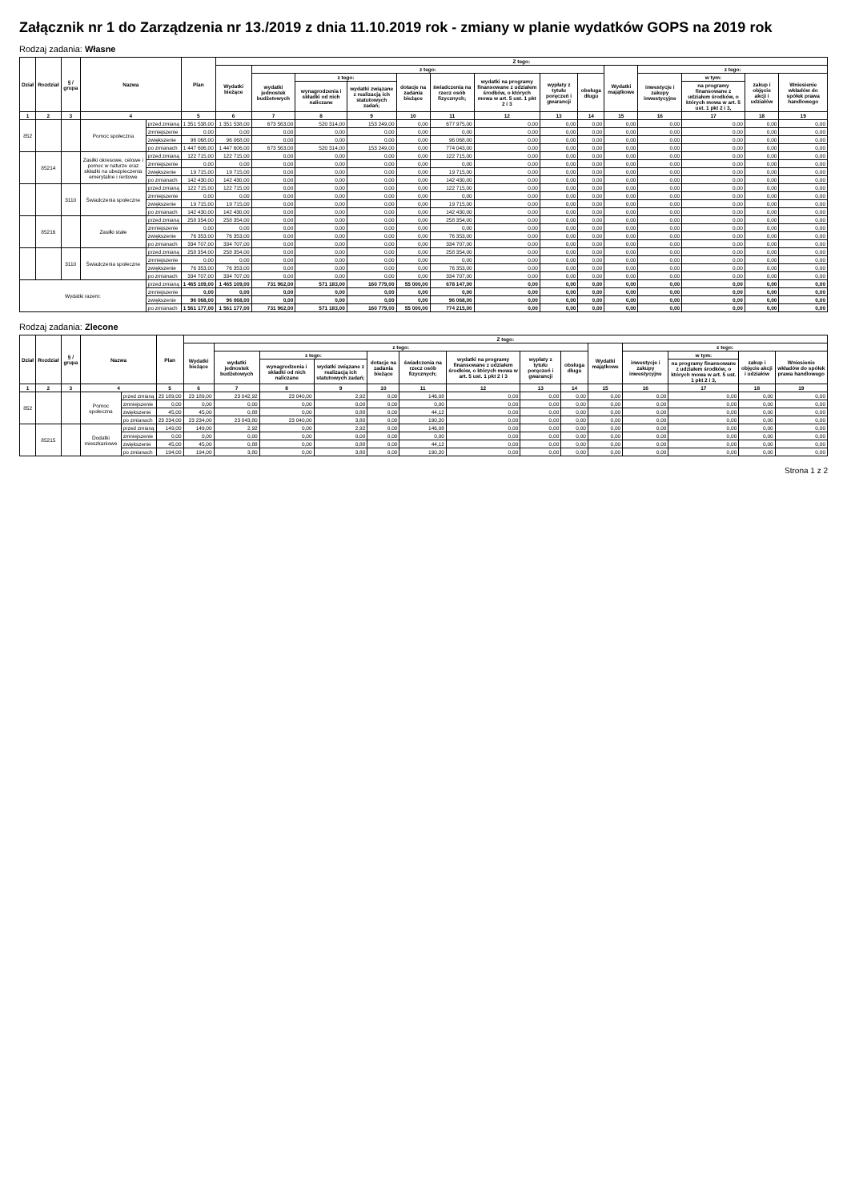Załącznik nr 1 do Zarządzenia nr 13./2019 z dnia 11.10.2019 rok - zmiany w planie wydatków GOPS na 2019 rok
Rodzaj zadania: Własne
| Dział | Rozdział | § / grupa | Nazwa | | Plan | Z tego: | | | | | | | | | | | | | |
| --- | --- | --- | --- | --- | --- | --- | --- | --- | --- | --- | --- | --- | --- | --- | --- | --- | --- | --- | --- |
| | | | | | | Wydatki bieżące | z tego: | | | | | | | | Wydatki majątkowe | z tego: | | | |
| | | | | | | | wydatki jednostek budżetowych | z tego: | | dotacje na zadania bieżące | świadczenia na rzecz osób fizycznych; | wydatki na programy finansowane z udziałem środków, o których mowa w art. 5 ust. 1 pkt 2 i 3 | wypłaty z tytułu poręczeń i gwarancji | obsługa długu | | inwestycje i zakupy inwestycyjne | w tym: | zakup i objęcie akcji i udziałów | Wniesienie wkładów do spółek prawa handlowego |
| | | | | | | | | wynagrodzenia i składki od nich naliczane | wydatki związane z realizacją ich statutowych zadań; | | | | | | | | na programy finansowane z udziałem środków, o których mowa w art. 5 ust. 1 pkt 2 i 3, | | |
| 1 | 2 | 3 | 4 | | 5 | 6 | 7 | 8 | 9 | 10 | 11 | 12 | 13 | 14 | 15 | 16 | 17 | 18 | 19 |
| 852 | | | Pomoc społeczna | przed zmianą | 1 351 538,00 | 1 351 538,00 | 673 563,00 | 520 314,00 | 153 249,00 | 0,00 | 677 975,00 | 0,00 | 0,00 | 0,00 | 0,00 | 0,00 | 0,00 | 0,00 | 0,00 |
| | | | | zmniejszenie | 0,00 | 0,00 | 0,00 | 0,00 | 0,00 | 0,00 | 0,00 | 0,00 | 0,00 | 0,00 | 0,00 | 0,00 | 0,00 | 0,00 | 0,00 |
| | | | | zwiększenie | 96 068,00 | 96 068,00 | 0,00 | 0,00 | 0,00 | 0,00 | 96 068,00 | 0,00 | 0,00 | 0,00 | 0,00 | 0,00 | 0,00 | 0,00 | 0,00 |
| | | | | po zmianach | 1 447 606,00 | 1 447 606,00 | 673 563,00 | 520 314,00 | 153 249,00 | 0,00 | 774 043,00 | 0,00 | 0,00 | 0,00 | 0,00 | 0,00 | 0,00 | 0,00 | 0,00 |
| | 85214 | | Zasiłki okresowe, celowe i pomoc w naturze oraz składki na ubezpieczenia emerytalne i rentowe | przed zmianą | 122 715,00 | 122 715,00 | 0,00 | 0,00 | 0,00 | 0,00 | 122 715,00 | 0,00 | 0,00 | 0,00 | 0,00 | 0,00 | 0,00 | 0,00 | 0,00 |
| | | | | zmniejszenie | 0,00 | 0,00 | 0,00 | 0,00 | 0,00 | 0,00 | 0,00 | 0,00 | 0,00 | 0,00 | 0,00 | 0,00 | 0,00 | 0,00 | 0,00 |
| | | | | zwiększenie | 19 715,00 | 19 715,00 | 0,00 | 0,00 | 0,00 | 0,00 | 19 715,00 | 0,00 | 0,00 | 0,00 | 0,00 | 0,00 | 0,00 | 0,00 | 0,00 |
| | | | | po zmianach | 142 430,00 | 142 430,00 | 0,00 | 0,00 | 0,00 | 0,00 | 142 430,00 | 0,00 | 0,00 | 0,00 | 0,00 | 0,00 | 0,00 | 0,00 | 0,00 |
| | | 3110 | Świadczenia społeczne | przed zmianą | 122 715,00 | 122 715,00 | 0,00 | 0,00 | 0,00 | 0,00 | 122 715,00 | 0,00 | 0,00 | 0,00 | 0,00 | 0,00 | 0,00 | 0,00 | 0,00 |
| | | | | zmniejszenie | 0,00 | 0,00 | 0,00 | 0,00 | 0,00 | 0,00 | 0,00 | 0,00 | 0,00 | 0,00 | 0,00 | 0,00 | 0,00 | 0,00 | 0,00 |
| | | | | zwiększenie | 19 715,00 | 19 715,00 | 0,00 | 0,00 | 0,00 | 0,00 | 19 715,00 | 0,00 | 0,00 | 0,00 | 0,00 | 0,00 | 0,00 | 0,00 | 0,00 |
| | | | | po zmianach | 142 430,00 | 142 430,00 | 0,00 | 0,00 | 0,00 | 0,00 | 142 430,00 | 0,00 | 0,00 | 0,00 | 0,00 | 0,00 | 0,00 | 0,00 | 0,00 |
| | 85216 | | Zasiłki stałe | przed zmianą | 258 354,00 | 258 354,00 | 0,00 | 0,00 | 0,00 | 0,00 | 258 354,00 | 0,00 | 0,00 | 0,00 | 0,00 | 0,00 | 0,00 | 0,00 | 0,00 |
| | | | | zmniejszenie | 0,00 | 0,00 | 0,00 | 0,00 | 0,00 | 0,00 | 0,00 | 0,00 | 0,00 | 0,00 | 0,00 | 0,00 | 0,00 | 0,00 | 0,00 |
| | | | | zwiększenie | 76 353,00 | 76 353,00 | 0,00 | 0,00 | 0,00 | 0,00 | 76 353,00 | 0,00 | 0,00 | 0,00 | 0,00 | 0,00 | 0,00 | 0,00 | 0,00 |
| | | | | po zmianach | 334 707,00 | 334 707,00 | 0,00 | 0,00 | 0,00 | 0,00 | 334 707,00 | 0,00 | 0,00 | 0,00 | 0,00 | 0,00 | 0,00 | 0,00 | 0,00 |
| | | 3110 | Świadczenia społeczne | przed zmianą | 258 354,00 | 258 354,00 | 0,00 | 0,00 | 0,00 | 0,00 | 258 354,00 | 0,00 | 0,00 | 0,00 | 0,00 | 0,00 | 0,00 | 0,00 | 0,00 |
| | | | | zmniejszenie | 0,00 | 0,00 | 0,00 | 0,00 | 0,00 | 0,00 | 0,00 | 0,00 | 0,00 | 0,00 | 0,00 | 0,00 | 0,00 | 0,00 | 0,00 |
| | | | | zwiększenie | 76 353,00 | 76 353,00 | 0,00 | 0,00 | 0,00 | 0,00 | 76 353,00 | 0,00 | 0,00 | 0,00 | 0,00 | 0,00 | 0,00 | 0,00 | 0,00 |
| | | | | po zmianach | 334 707,00 | 334 707,00 | 0,00 | 0,00 | 0,00 | 0,00 | 334 707,00 | 0,00 | 0,00 | 0,00 | 0,00 | 0,00 | 0,00 | 0,00 | 0,00 |
| Wydatki razem: | | | | przed zmianą | 1 465 109,00 | 1 465 109,00 | 731 962,00 | 571 183,00 | 160 779,00 | 55 000,00 | 678 147,00 | 0,00 | 0,00 | 0,00 | 0,00 | 0,00 | 0,00 | 0,00 | 0,00 |
| | | | | zmniejszenie | 0,00 | 0,00 | 0,00 | 0,00 | 0,00 | 0,00 | 0,00 | 0,00 | 0,00 | 0,00 | 0,00 | 0,00 | 0,00 | 0,00 | 0,00 |
| | | | | zwiększenie | 96 068,00 | 96 068,00 | 0,00 | 0,00 | 0,00 | 0,00 | 96 068,00 | 0,00 | 0,00 | 0,00 | 0,00 | 0,00 | 0,00 | 0,00 | 0,00 |
| | | | | po zmianach | 1 561 177,00 | 1 561 177,00 | 731 962,00 | 571 183,00 | 160 779,00 | 55 000,00 | 774 215,00 | 0,00 | 0,00 | 0,00 | 0,00 | 0,00 | 0,00 | 0,00 | 0,00 |
Rodzaj zadania: Zlecone
| Dział | Rozdział | § / grupa | Nazwa | | Plan | Z tego: | | | | | | | | | | | | | |
| --- | --- | --- | --- | --- | --- | --- | --- | --- | --- | --- | --- | --- | --- | --- | --- | --- | --- | --- | --- |
| | | | | | | Wydatki bieżące | z tego: | | | | | | | | Wydatki majątkowe | z tego: | | | |
| | | | | | | | wydatki jednostek budżetowych | z tego: | | dotacje na zadania bieżące | świadczenia na rzecz osób fizycznych; | wydatki na programy finansowane z udziałem środków, o których mowa w art. 5 ust. 1 pkt 2 i 3 | wypłaty z tytułu poręczeń i gwarancji | obsługa długu | | inwestycje i zakupy inwestycyjne | w tym: | zakup i objęcie akcji i udziałów | Wniesienie wkładów do spółek prawa handlowego |
| | | | | | | | | wynagrodzenia i składki od nich naliczane | wydatki związane z realizacją ich statutowych zadań; | | | | | | | | na programy finansowane z udziałem środków, o których mowa w art. 5 ust. 1 pkt 2 i 3, | | |
| 1 | 2 | 3 | 4 | | 5 | 6 | 7 | 8 | 9 | 10 | 11 | 12 | 13 | 14 | 15 | 16 | 17 | 18 | 19 |
| 852 | | | Pomoc społeczna | przed zmianą | 23 189,00 | 23 189,00 | 23 042,92 | 23 040,00 | 2,92 | 0,00 | 146,08 | 0,00 | 0,00 | 0,00 | 0,00 | 0,00 | 0,00 | 0,00 | 0,00 |
| | | | | zmniejszenie | 0,00 | 0,00 | 0,00 | 0,00 | 0,00 | 0,00 | 0,00 | 0,00 | 0,00 | 0,00 | 0,00 | 0,00 | 0,00 | 0,00 | 0,00 |
| | | | | zwiększenie | 45,00 | 45,00 | 0,88 | 0,00 | 0,88 | 0,00 | 44,12 | 0,00 | 0,00 | 0,00 | 0,00 | 0,00 | 0,00 | 0,00 | 0,00 |
| | | | | po zmianach | 23 234,00 | 23 234,00 | 23 043,80 | 23 040,00 | 3,80 | 0,00 | 190,20 | 0,00 | 0,00 | 0,00 | 0,00 | 0,00 | 0,00 | 0,00 | 0,00 |
| | 85215 | | Dodatki mieszkaniowe | przed zmianą | 149,00 | 149,00 | 2,92 | 0,00 | 2,92 | 0,00 | 146,08 | 0,00 | 0,00 | 0,00 | 0,00 | 0,00 | 0,00 | 0,00 | 0,00 |
| | | | | zmniejszenie | 0,00 | 0,00 | 0,00 | 0,00 | 0,00 | 0,00 | 0,00 | 0,00 | 0,00 | 0,00 | 0,00 | 0,00 | 0,00 | 0,00 | 0,00 |
| | | | | zwiększenie | 45,00 | 45,00 | 0,88 | 0,00 | 0,88 | 0,00 | 44,12 | 0,00 | 0,00 | 0,00 | 0,00 | 0,00 | 0,00 | 0,00 | 0,00 |
| | | | | po zmianach | 194,00 | 194,00 | 3,80 | 0,00 | 3,80 | 0,00 | 190,20 | 0,00 | 0,00 | 0,00 | 0,00 | 0,00 | 0,00 | 0,00 | 0,00 |
Strona 1 z 2